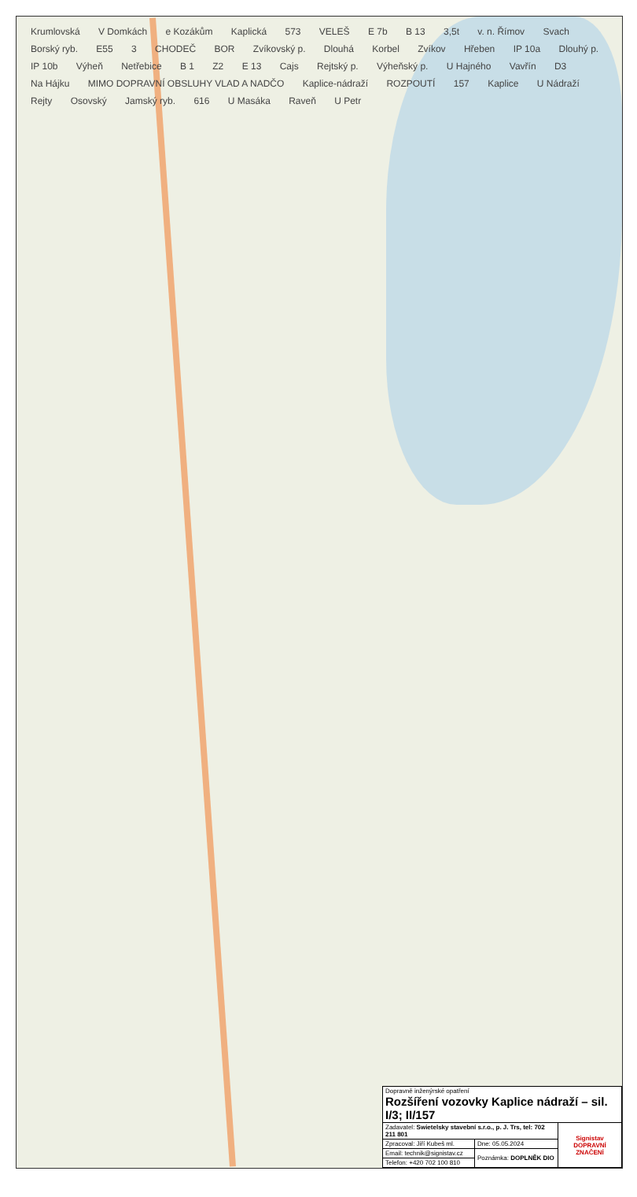Krumlovská V Domkách e Kozákům Kaplická 573 VELEŠ E 7b B 13 3,5t v. n. Římov Svach Borský ryb. E55 3 CHODEČ BOR Zvíkovský p. Dlouhá Korbel Zvíkov Hřeben IP 10a Dlouhý p. IP 10b Výheň Netřebice B 1 Z2 E 13 Cajs Rejtský p. Výheňský p. U Hajného Vavřín D3 Na Hájku MIMO DOPRAVNÍ OBSLUHY VLAD A NADČO Kaplice-nádraží ROZPOUTÍ 157 Kaplice U Nádraží Rejty Osovský Jamský ryb. 616 U Masáka Raveň U Petr
| Dopravně inženýrské opatření Rozšíření vozovky Kaplice nádraží – sil. I/3; II/157 | | |
| Zadavatel: Swietelsky stavební s.r.o., p. J. Trs, tel: 702 211 801 | | Signistav DOPRAVNÍ ZNAČENÍ |
| Zpracoval: Jiří Kubeš ml. | Dne: 05.05.2024 | |
| Email: technik@signistav.cz | Poznámka: DOPLNĚK DIO | |
| Telefon: +420 702 100 810 | | |